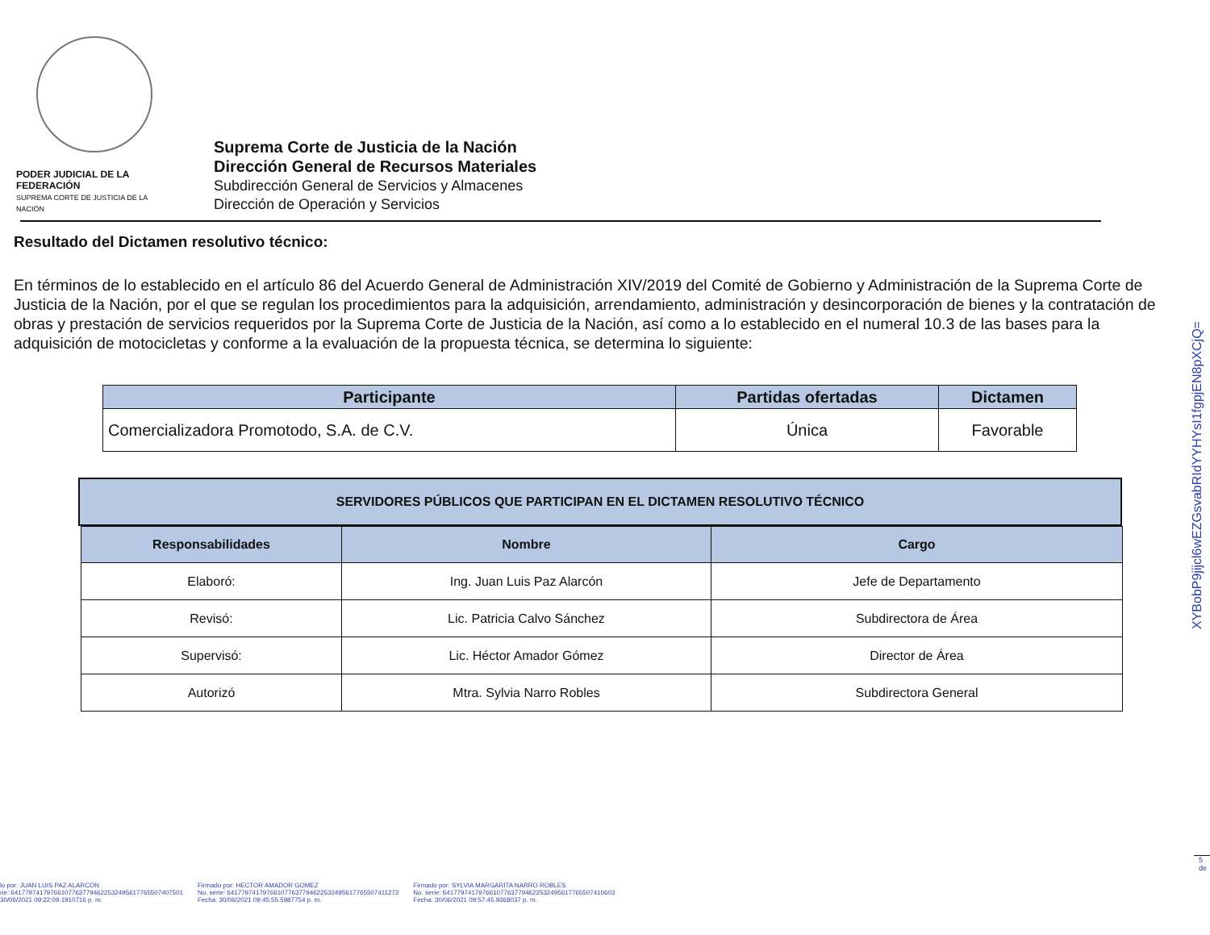PODER JUDICIAL DE LA FEDERACIÓN
SUPREMA CORTE DE JUSTICIA DE LA NACIÓN
Suprema Corte de Justicia de la Nación
Dirección General de Recursos Materiales
Subdirección General de Servicios y Almacenes
Dirección de Operación y Servicios
Resultado del Dictamen resolutivo técnico:
En términos de lo establecido en el artículo 86 del Acuerdo General de Administración XIV/2019 del Comité de Gobierno y Administración de la Suprema Corte de Justicia de la Nación, por el que se regulan los procedimientos para la adquisición, arrendamiento, administración y desincorporación de bienes y la contratación de obras y prestación de servicios requeridos por la Suprema Corte de Justicia de la Nación, así como a lo establecido en el numeral 10.3 de las bases para la adquisición de motocicletas y conforme a la evaluación de la propuesta técnica, se determina lo siguiente:
| Participante | Partidas ofertadas | Dictamen |
| --- | --- | --- |
| Comercializadora Promotodo, S.A. de C.V. | Única | Favorable |
SERVIDORES PÚBLICOS QUE PARTICIPAN EN EL DICTAMEN RESOLUTIVO TÉCNICO
| Responsabilidades | Nombre | Cargo |
| --- | --- | --- |
| Elaboró: | Ing. Juan Luis Paz Alarcón | Jefe de Departamento |
| Revisó: | Lic. Patricia Calvo Sánchez | Subdirectora de Área |
| Supervisó: | Lic. Héctor Amador Gómez | Director de Área |
| Autorizó | Mtra. Sylvia Narro Robles | Subdirectora General |
XYBobP9jijcl6wEZGsvabRIdYYHYsI1fgpjEN8pXCjQ=
5 de
lo por: JUAN LUIS PAZ ALARCON
rie: 641779741797661077637794622532495617765507407501
30/06/2021 09:22:09.1910716 p. m.
Firmado por: HECTOR AMADOR GOMEZ
No. serie: 641779741797661077637794622532495617765507411272
Fecha: 30/06/2021 09:45:55.5987754 p. m.
Firmado por: SYLVIA MARGARITA NARRO ROBLES
No. serie: 641779741797661077637794622532495617765507410603
Fecha: 30/06/2021 09:57:45.9368037 p. m.